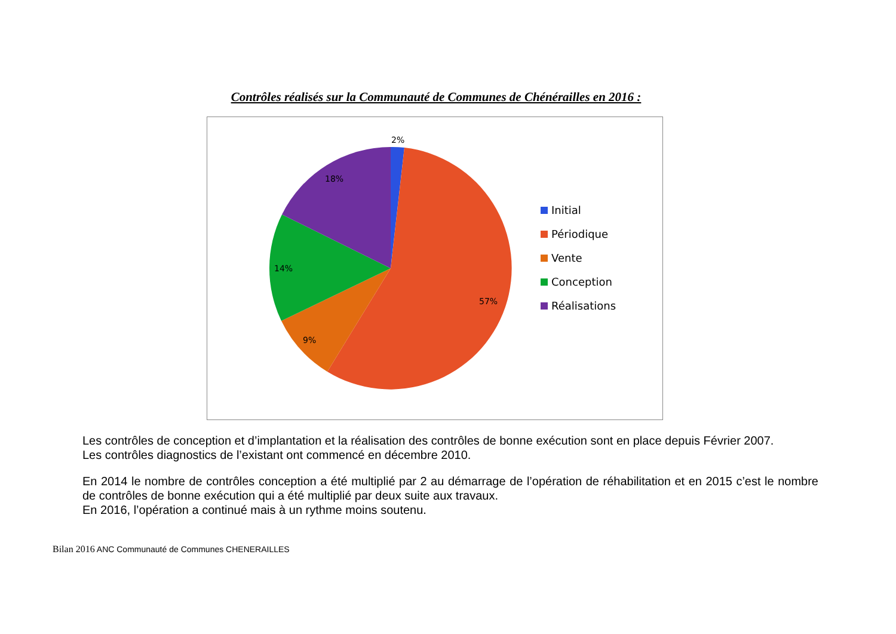Contrôles réalisés sur la Communauté de Communes de Chénérailles en 2016 :
2%
57%
9%
14%
18%
Initial
Périodique
Vente
Conception
Réalisations
Les contrôles de conception et d’implantation et la réalisation des contrôles de bonne exécution sont en place depuis Février 2007.
Les contrôles diagnostics de l’existant ont commencé en décembre 2010.
En 2014 le nombre de contrôles conception a été multiplié par 2 au démarrage de l’opération de réhabilitation et en 2015 c’est le nombre de contrôles de bonne exécution qui a été multiplié par deux suite aux travaux.
En 2016, l’opération a continué mais à un rythme moins soutenu.
Bilan 2016 ANC Communauté de Communes CHENERAILLES